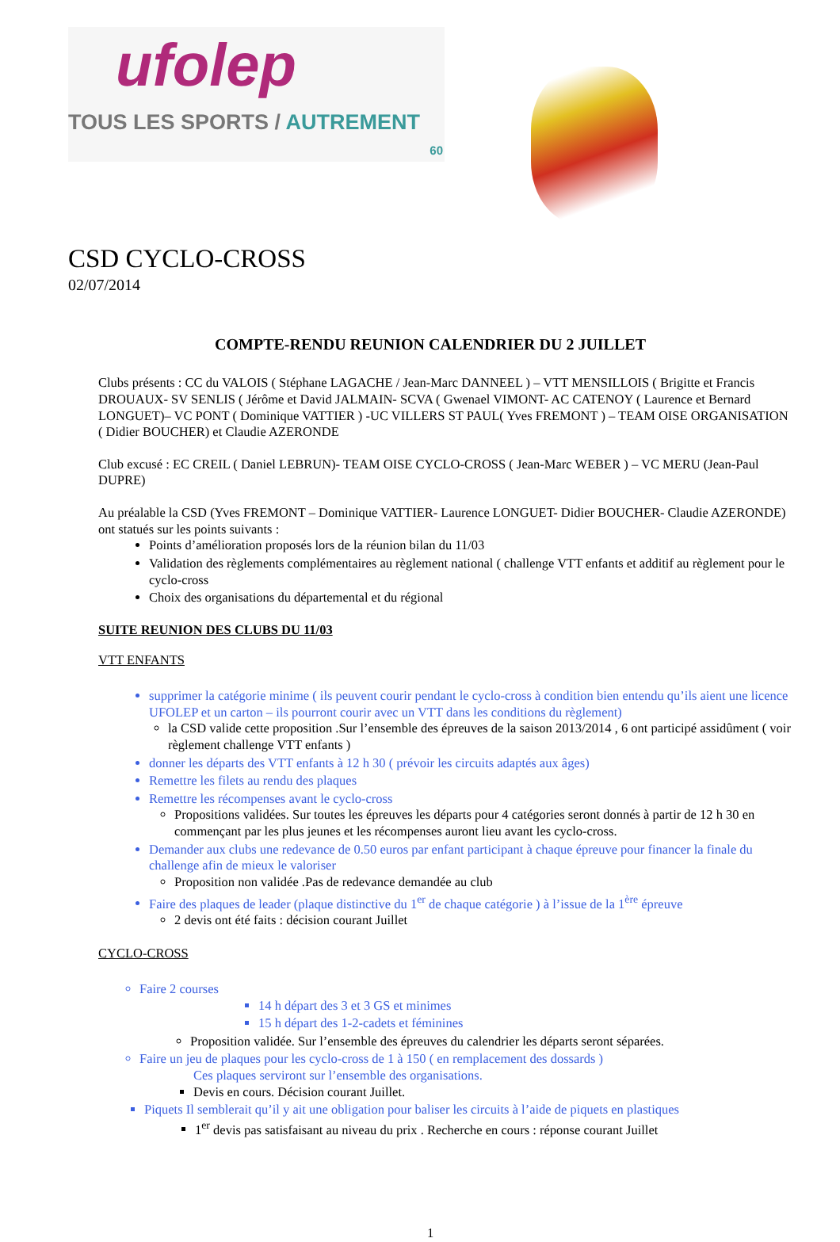ufolep
TOUS LES SPORTS / AUTREMENT
60
CSD CYCLO-CROSS
02/07/2014
COMPTE-RENDU REUNION CALENDRIER DU 2 JUILLET
Clubs présents : CC du VALOIS ( Stéphane LAGACHE / Jean-Marc DANNEEL ) – VTT MENSILLOIS ( Brigitte et Francis DROUAUX- SV SENLIS ( Jérôme et David JALMAIN- SCVA ( Gwenael VIMONT- AC CATENOY ( Laurence et Bernard LONGUET)– VC PONT ( Dominique VATTIER ) -UC VILLERS ST PAUL( Yves FREMONT ) – TEAM OISE ORGANISATION ( Didier BOUCHER) et Claudie AZERONDE
Club excusé : EC CREIL ( Daniel LEBRUN)- TEAM OISE CYCLO-CROSS ( Jean-Marc WEBER ) – VC MERU (Jean-Paul DUPRE)
Au préalable la CSD (Yves FREMONT – Dominique VATTIER- Laurence LONGUET- Didier BOUCHER- Claudie AZERONDE) ont statués sur les points suivants :
Points d’amélioration proposés lors de la réunion bilan du 11/03
Validation des règlements complémentaires au règlement national ( challenge VTT enfants et additif au règlement pour le cyclo-cross
Choix des organisations du départemental et du régional
SUITE REUNION DES CLUBS DU 11/03
VTT ENFANTS
supprimer la catégorie minime ( ils peuvent courir pendant le cyclo-cross à condition bien entendu qu’ils aient une licence UFOLEP et un carton – ils pourront courir avec un VTT dans les conditions du règlement)
la CSD valide cette proposition .Sur l’ensemble des épreuves de la saison 2013/2014 , 6 ont participé assidûment ( voir règlement challenge VTT enfants )
donner les départs des VTT enfants à 12 h 30 ( prévoir les circuits adaptés aux âges)
Remettre les filets au rendu des plaques
Remettre les récompenses avant le cyclo-cross
Propositions validées. Sur toutes les épreuves les départs pour 4 catégories seront donnés à partir de 12 h 30 en commençant par les plus jeunes et les récompenses auront lieu avant les cyclo-cross.
Demander aux clubs une redevance de 0.50 euros par enfant participant à chaque épreuve pour financer la finale du challenge afin de mieux le valoriser
Proposition non validée .Pas de redevance demandée au club
Faire des plaques de leader (plaque distinctive du 1<sup>er</sup> de chaque catégorie ) à l’issue de la 1<sup>ère</sup> épreuve
2 devis ont été faits : décision courant Juillet
CYCLO-CROSS
Faire 2 courses
14 h départ des 3 et 3 GS et minimes
15 h départ des 1-2-cadets et féminines
Proposition validée. Sur l’ensemble des épreuves du calendrier les départs seront séparées.
Faire un jeu de plaques pour les cyclo-cross de 1 à 150 ( en remplacement des dossards )
Ces plaques serviront sur l’ensemble des organisations.
Devis en cours. Décision courant Juillet.
Piquets Il semblerait qu’il y ait une obligation pour baliser les circuits à l’aide de piquets en plastiques
1<sup>er</sup> devis pas satisfaisant au niveau du prix . Recherche en cours : réponse courant Juillet
1